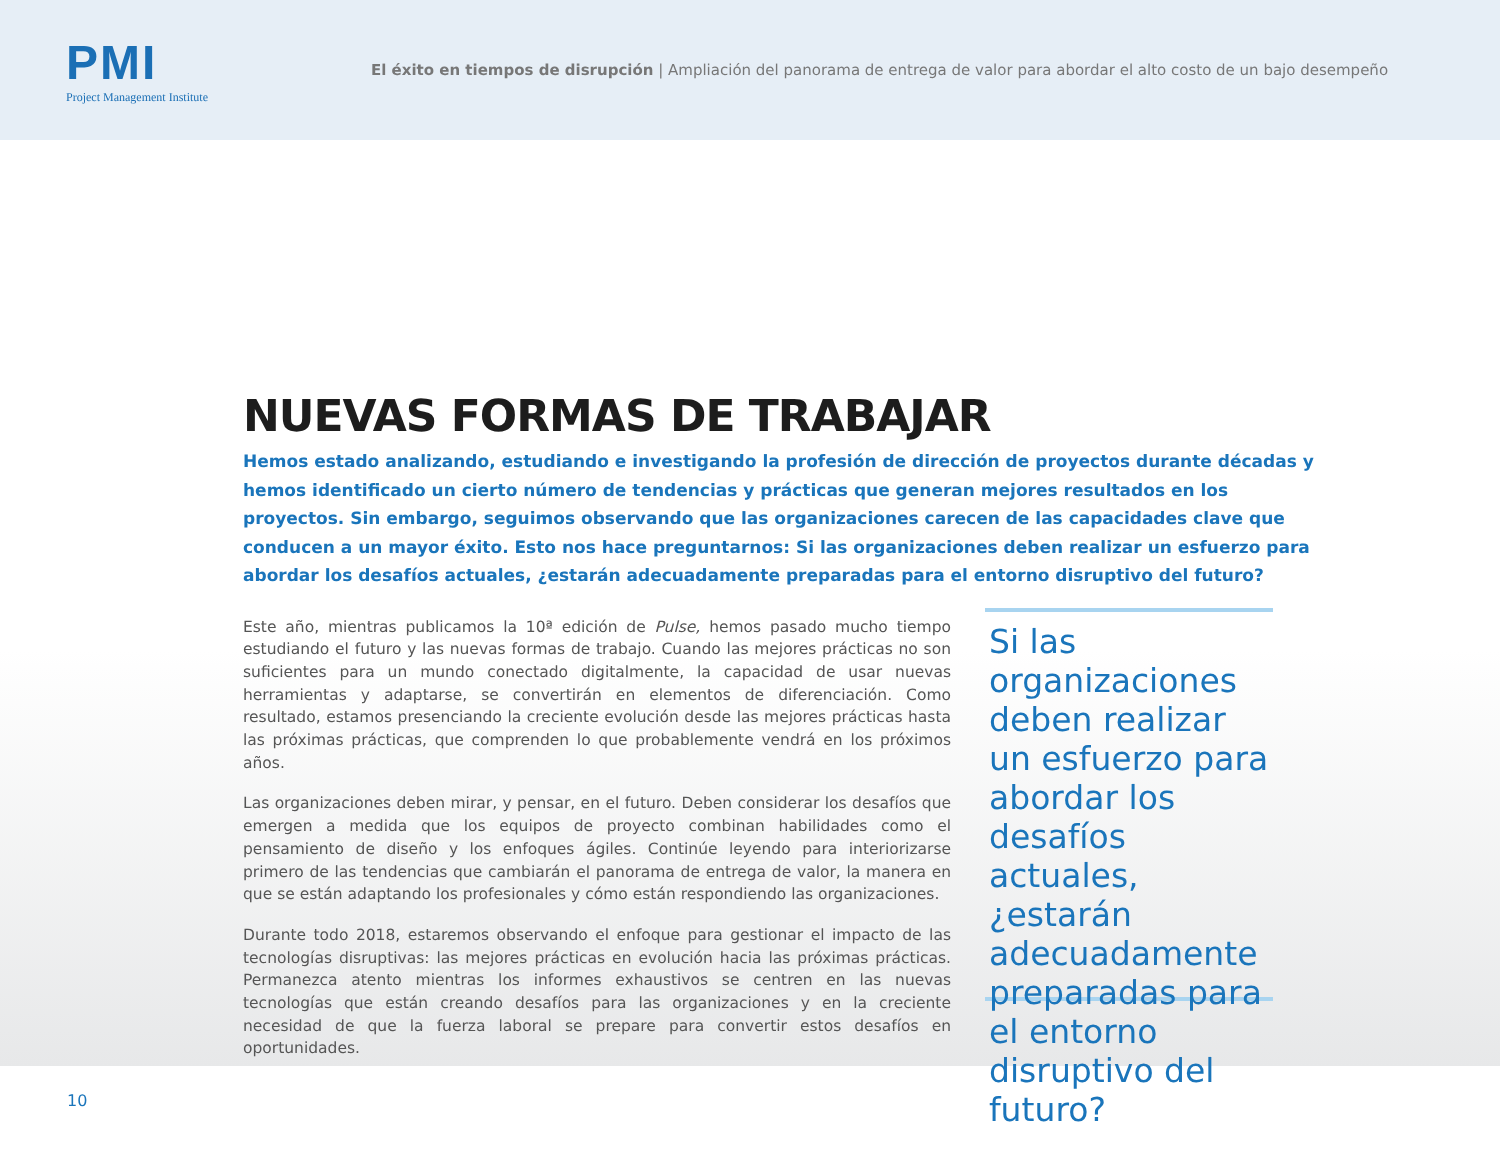PMI
Project Management Institute
El éxito en tiempos de disrupción | Ampliación del panorama de entrega de valor para abordar el alto costo de un bajo desempeño
NUEVAS FORMAS DE TRABAJAR
Hemos estado analizando, estudiando e investigando la profesión de dirección de proyectos durante décadas y hemos identificado un cierto número de tendencias y prácticas que generan mejores resultados en los proyectos. Sin embargo, seguimos observando que las organizaciones carecen de las capacidades clave que conducen a un mayor éxito. Esto nos hace preguntarnos: Si las organizaciones deben realizar un esfuerzo para abordar los desafíos actuales, ¿estarán adecuadamente preparadas para el entorno disruptivo del futuro?
Este año, mientras publicamos la 10ª edición de Pulse, hemos pasado mucho tiempo estudiando el futuro y las nuevas formas de trabajo. Cuando las mejores prácticas no son suficientes para un mundo conectado digitalmente, la capacidad de usar nuevas herramientas y adaptarse, se convertirán en elementos de diferenciación. Como resultado, estamos presenciando la creciente evolución desde las mejores prácticas hasta las próximas prácticas, que comprenden lo que probablemente vendrá en los próximos años.
Las organizaciones deben mirar, y pensar, en el futuro. Deben considerar los desafíos que emergen a medida que los equipos de proyecto combinan habilidades como el pensamiento de diseño y los enfoques ágiles. Continúe leyendo para interiorizarse primero de las tendencias que cambiarán el panorama de entrega de valor, la manera en que se están adaptando los profesionales y cómo están respondiendo las organizaciones.
Durante todo 2018, estaremos observando el enfoque para gestionar el impacto de las tecnologías disruptivas: las mejores prácticas en evolución hacia las próximas prácticas. Permanezca atento mientras los informes exhaustivos se centren en las nuevas tecnologías que están creando desafíos para las organizaciones y en la creciente necesidad de que la fuerza laboral se prepare para convertir estos desafíos en oportunidades.
Si las organizaciones deben realizar un esfuerzo para abordar los desafíos actuales, ¿estarán adecuadamente preparadas para el entorno disruptivo del futuro?
10